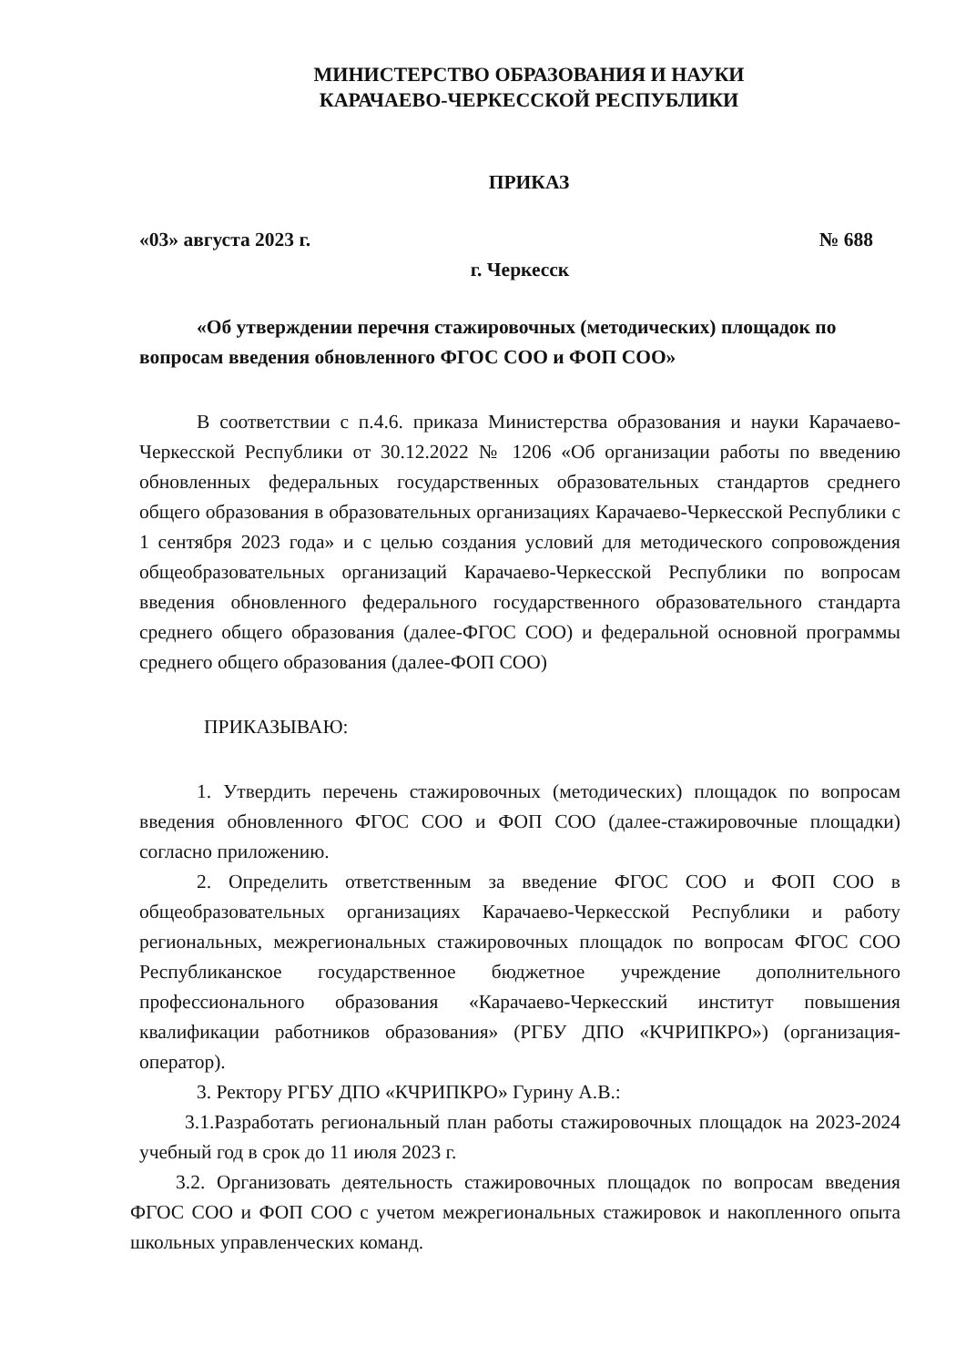МИНИСТЕРСТВО ОБРАЗОВАНИЯ И НАУКИ
КАРАЧАЕВО-ЧЕРКЕССКОЙ РЕСПУБЛИКИ
ПРИКАЗ
«03» августа 2023 г. № 688
г. Черкесск
«Об утверждении перечня стажировочных (методических) площадок по вопросам введения обновленного ФГОС СОО и ФОП СОО»
В соответствии с п.4.6. приказа Министерства образования и науки Карачаево-Черкесской Республики от 30.12.2022 № 1206 «Об организации работы по введению обновленных федеральных государственных образовательных стандартов среднего общего образования в образовательных организациях Карачаево-Черкесской Республики с 1 сентября 2023 года» и с целью создания условий для методического сопровождения общеобразовательных организаций Карачаево-Черкесской Республики по вопросам введения обновленного федерального государственного образовательного стандарта среднего общего образования (далее-ФГОС СОО) и федеральной основной программы среднего общего образования (далее-ФОП СОО)
ПРИКАЗЫВАЮ:
1. Утвердить перечень стажировочных (методических) площадок по вопросам введения обновленного ФГОС СОО и ФОП СОО (далее-стажировочные площадки) согласно приложению.
2. Определить ответственным за введение ФГОС СОО и ФОП СОО в общеобразовательных организациях Карачаево-Черкесской Республики и работу региональных, межрегиональных стажировочных площадок по вопросам ФГОС СОО Республиканское государственное бюджетное учреждение дополнительного профессионального образования «Карачаево-Черкесский институт повышения квалификации работников образования» (РГБУ ДПО «КЧРИПКРО») (организация-оператор).
3. Ректору РГБУ ДПО «КЧРИПКРО» Гурину А.В.:
3.1.Разработать региональный план работы стажировочных площадок на 2023-2024 учебный год в срок до 11 июля 2023 г.
3.2. Организовать деятельность стажировочных площадок по вопросам введения ФГОС СОО и ФОП СОО с учетом межрегиональных стажировок и накопленного опыта школьных управленческих команд.